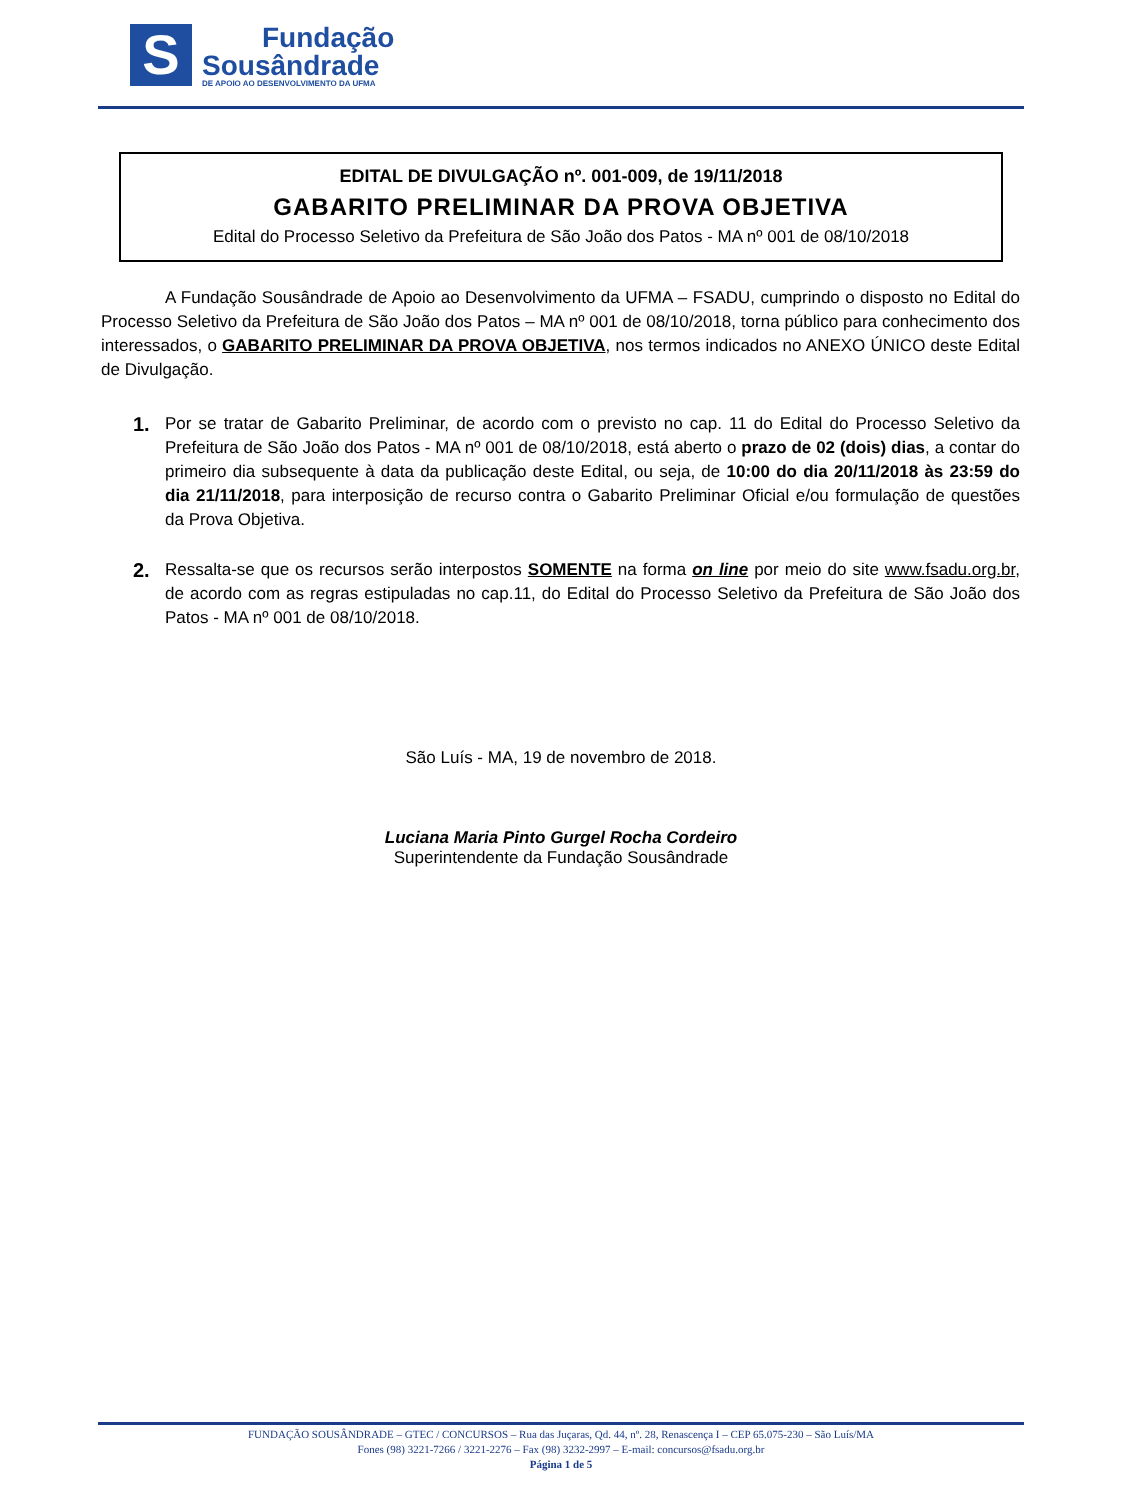S
Fundação
Sousândrade
DE APOIO AO DESENVOLVIMENTO DA UFMA
EDITAL DE DIVULGAÇÃO nº. 001-009, de 19/11/2018
GABARITO PRELIMINAR DA PROVA OBJETIVA
Edital do Processo Seletivo da Prefeitura de São João dos Patos - MA nº 001 de 08/10/2018
A Fundação Sousândrade de Apoio ao Desenvolvimento da UFMA – FSADU, cumprindo o disposto no Edital do Processo Seletivo da Prefeitura de São João dos Patos – MA nº 001 de 08/10/2018, torna público para conhecimento dos interessados, o GABARITO PRELIMINAR DA PROVA OBJETIVA, nos termos indicados no ANEXO ÚNICO deste Edital de Divulgação.
1.
Por se tratar de Gabarito Preliminar, de acordo com o previsto no cap. 11 do Edital do Processo Seletivo da Prefeitura de São João dos Patos - MA nº 001 de 08/10/2018, está aberto o prazo de 02 (dois) dias, a contar do primeiro dia subsequente à data da publicação deste Edital, ou seja, de 10:00 do dia 20/11/2018 às 23:59 do dia 21/11/2018, para interposição de recurso contra o Gabarito Preliminar Oficial e/ou formulação de questões da Prova Objetiva.
2.
Ressalta-se que os recursos serão interpostos SOMENTE na forma on line por meio do site www.fsadu.org.br, de acordo com as regras estipuladas no cap.11, do Edital do Processo Seletivo da Prefeitura de São João dos Patos - MA nº 001 de 08/10/2018.
São Luís - MA, 19 de novembro de 2018.
Luciana Maria Pinto Gurgel Rocha Cordeiro
Superintendente da Fundação Sousândrade
FUNDAÇÃO SOUSÂNDRADE – GTEC / CONCURSOS – Rua das Juçaras, Qd. 44, nº. 28, Renascença I – CEP 65.075-230 – São Luís/MA
Fones (98) 3221-7266 / 3221-2276 – Fax (98) 3232-2997 – E-mail: concursos@fsadu.org.br
Página 1 de 5